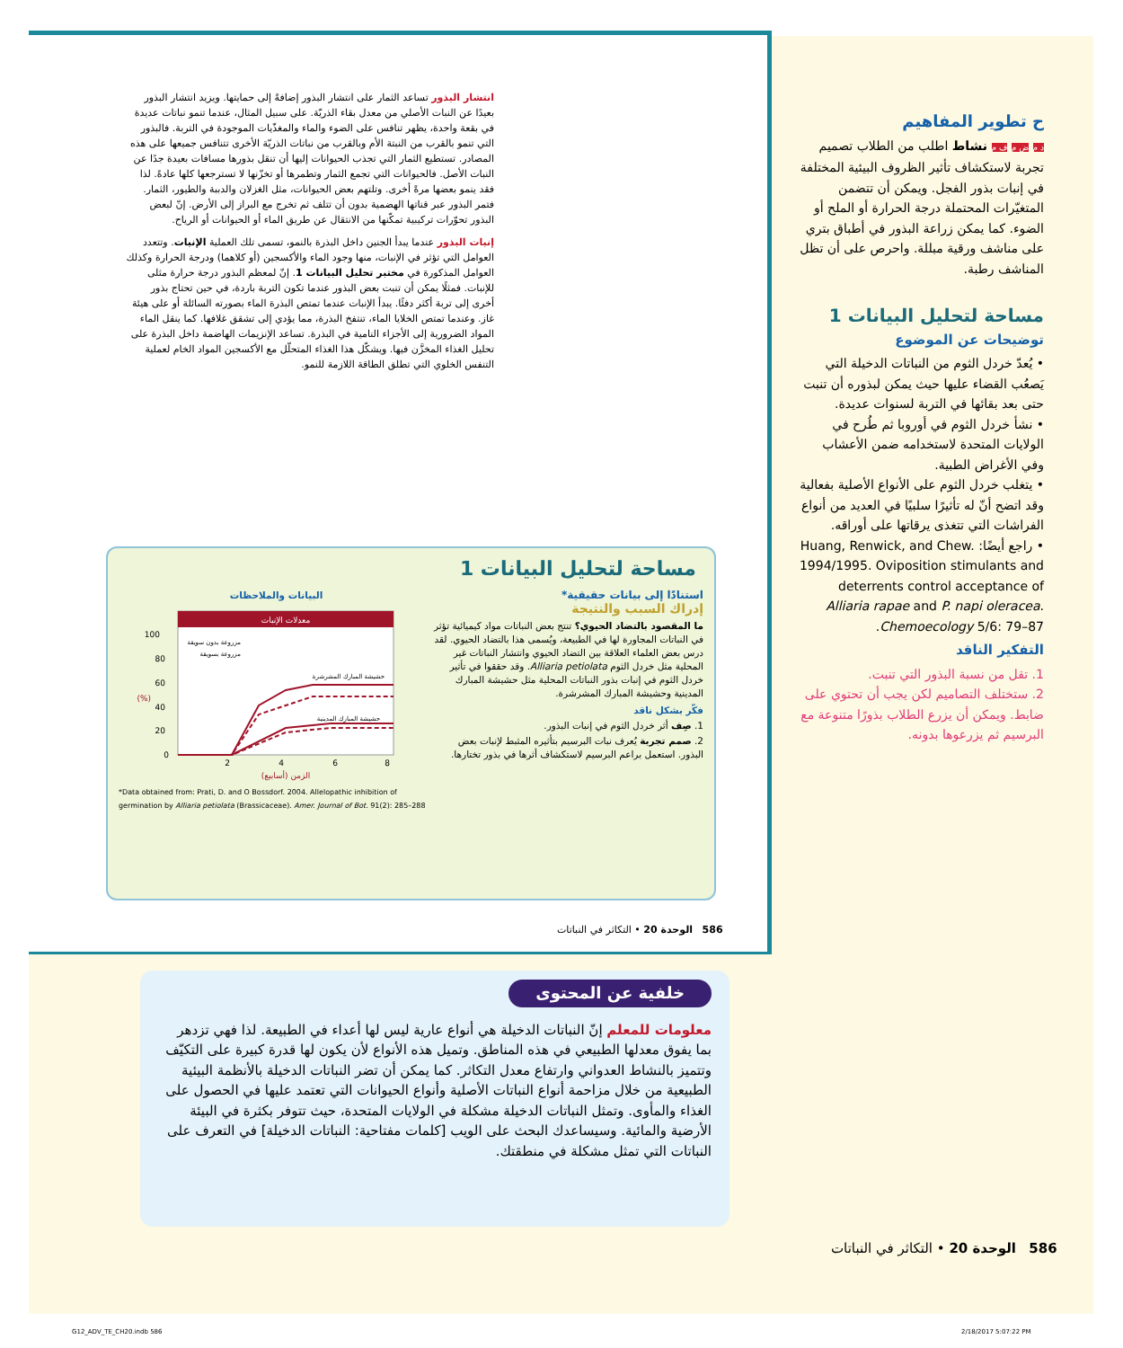انتشار البذور تساعد الثمار على انتشار البذور إضافةً إلى حمايتها. ويزيد انتشار البذور بعيدًا عن النبات الأصلي من معدل بقاء الذريّة. على سبيل المثال، عندما تنمو نباتات عديدة في بقعة واحدة، يظهر تنافس على الضوء والماء والمغذّيات الموجودة في التربة. فالبذور التي تنمو بالقرب من النبتة الأم وبالقرب من نباتات الذريّة الأخرى تتنافس جميعها على هذه المصادر. تستطيع الثمار التي تجذب الحيوانات إليها أن تنقل بذورها مسافات بعيدة جدًا عن النبات الأصل. فالحيوانات التي تجمع الثمار وتطمرها أو تخزّنها لا تسترجعها كلها عادةً. لذا فقد ينمو بعضها مرةً أخرى. وتلتهم بعض الحيوانات، مثل الغزلان والدببة والطيور، الثمار. فتمر البذور عبر قناتها الهضمية بدون أن تتلف ثم تخرج مع البراز إلى الأرض. إنّ لبعض البذور تحوّرات تركيبية تمكّنها من الانتقال عن طريق الماء أو الحيوانات أو الرياح.
إنبات البذور عندما يبدأ الجنين داخل البذرة بالنمو، تسمى تلك العملية الإنبات. وتتعدد العوامل التي تؤثر في الإنبات، منها وجود الماء والأكسجين (أو كلاهما) ودرجة الحرارة وكذلك العوامل المذكورة في مختبر تحليل البيانات 1. إنّ لمعظم البذور درجة حرارة مثلى للإنبات. فمثلًا يمكن أن تنبت بعض البذور عندما تكون التربة باردة، في حين تحتاج بذور أخرى إلى تربة أكثر دفئًا. يبدأ الإنبات عندما تمتص البذرة الماء بصورته السائلة أو على هيئة غاز. وعندما تمتص الخلايا الماء، تنتفخ البذرة، مما يؤدي إلى تشقق غلافها. كما ينقل الماء المواد الضرورية إلى الأجزاء النامية في البذرة. تساعد الإنزيمات الهاضمة داخل البذرة على تحليل الغذاء المخزَّن فيها. ويشكّل هذا الغذاء المتحلّل مع الأكسجين المواد الخام لعملية التنفس الخلوي التي تطلق الطاقة اللازمة للنمو.
مساحة لتحليل البيانات 1
استنادًا إلى بيانات حقيقية*
إدراك السبب والنتيجة
ما المقصود بالتضاد الحيوي؟ تنتج بعض النباتات مواد كيميائية تؤثر في النباتات المجاورة لها في الطبيعة، ويُسمى هذا بالتضاد الحيوي. لقد درس بعض العلماء العلاقة بين التضاد الحيوي وانتشار النباتات غير المحلية مثل خردل الثوم Alliaria petiolata. وقد حققوا في تأثير خردل الثوم في إنبات بذور النباتات المحلية مثل حشيشة المبارك المدينية وحشيشة المبارك المشرشرة.
فكّر بشكل ناقد
1. صِف أثر خردل الثوم في إنبات البذور.
2. صمم تجربة يُعرف نبات البرسيم بتأثيره المثبط لإنبات بعض البذور. استعمل براعم البرسيم لاستكشاف أثرها في بذور تختارها.
البيانات والملاحظات
معدلات الإنبات
0
20
40
60
80
100
2
4
6
8
الزمن (أسابيع)
مزروعة بدون سويقة
مزروعة بسويقة
حشيشة المبارك المشرشرة
حشيشة المبارك المدينية
(%)
*Data obtained from: Prati, D. and O Bossdorf. 2004. Allelopathic inhibition of germination by Alliaria petiolata (Brassicaceae). Amer. Journal of Bot. 91(2): 285–288
586 الوحدة 20 • التكاثر في النباتات
ح تطوير المفاهيم
د م ض م ف م نشاط اطلب من الطلاب تصميم تجربة لاستكشاف تأثير الظروف البيئية المختلفة في إنبات بذور الفجل. ويمكن أن تتضمن المتغيّرات المحتملة درجة الحرارة أو الملح أو الضوء. كما يمكن زراعة البذور في أطباق بتري على مناشف ورقية مبللة. واحرص على أن تظل المناشف رطبة.
مساحة لتحليل البيانات 1
توضيحات عن الموضوع
• يُعدّ خردل الثوم من النباتات الدخيلة التي يَصعُب القضاء عليها حيث يمكن لبذوره أن تنبت حتى بعد بقائها في التربة لسنوات عديدة.
• نشأ خردل الثوم في أوروبا ثم طُرح في الولايات المتحدة لاستخدامه ضمن الأعشاب وفي الأغراض الطبية.
• يتغلب خردل الثوم على الأنواع الأصلية بفعالية وقد اتضح أنّ له تأثيرًا سلبيًا في العديد من أنواع الفراشات التي تتغذى يرقاتها على أوراقه.
• راجع أيضًا: Huang, Renwick, and Chew. 1994/1995. Oviposition stimulants and deterrents control acceptance of Alliaria rapae and P. napi oleracea. Chemoecology 5/6: 79–87.
التفكير الناقد
1. تقل من نسبة البذور التي تنبت.
2. ستختلف التصاميم لكن يجب أن تحتوي على ضابط. ويمكن أن يزرع الطلاب بذورًا متنوعة مع البرسيم ثم يزرعوها بدونه.
خلفية عن المحتوى
معلومات للمعلم إنّ النباتات الدخيلة هي أنواع عارية ليس لها أعداء في الطبيعة. لذا فهي تزدهر بما يفوق معدلها الطبيعي في هذه المناطق. وتميل هذه الأنواع لأن يكون لها قدرة كبيرة على التكيّف وتتميز بالنشاط العدواني وارتفاع معدل التكاثر. كما يمكن أن تضر النباتات الدخيلة بالأنظمة البيئية الطبيعية من خلال مزاحمة أنواع النباتات الأصلية وأنواع الحيوانات التي تعتمد عليها في الحصول على الغذاء والمأوى. وتمثل النباتات الدخيلة مشكلة في الولايات المتحدة، حيث تتوفر بكثرة في البيئة الأرضية والمائية. وسيساعدك البحث على الويب [كلمات مفتاحية: النباتات الدخيلة] في التعرف على النباتات التي تمثل مشكلة في منطقتك.
586 الوحدة 20 • التكاثر في النباتات
G12_ADV_TE_CH20.indb 586 2/18/2017 5:07:22 PM